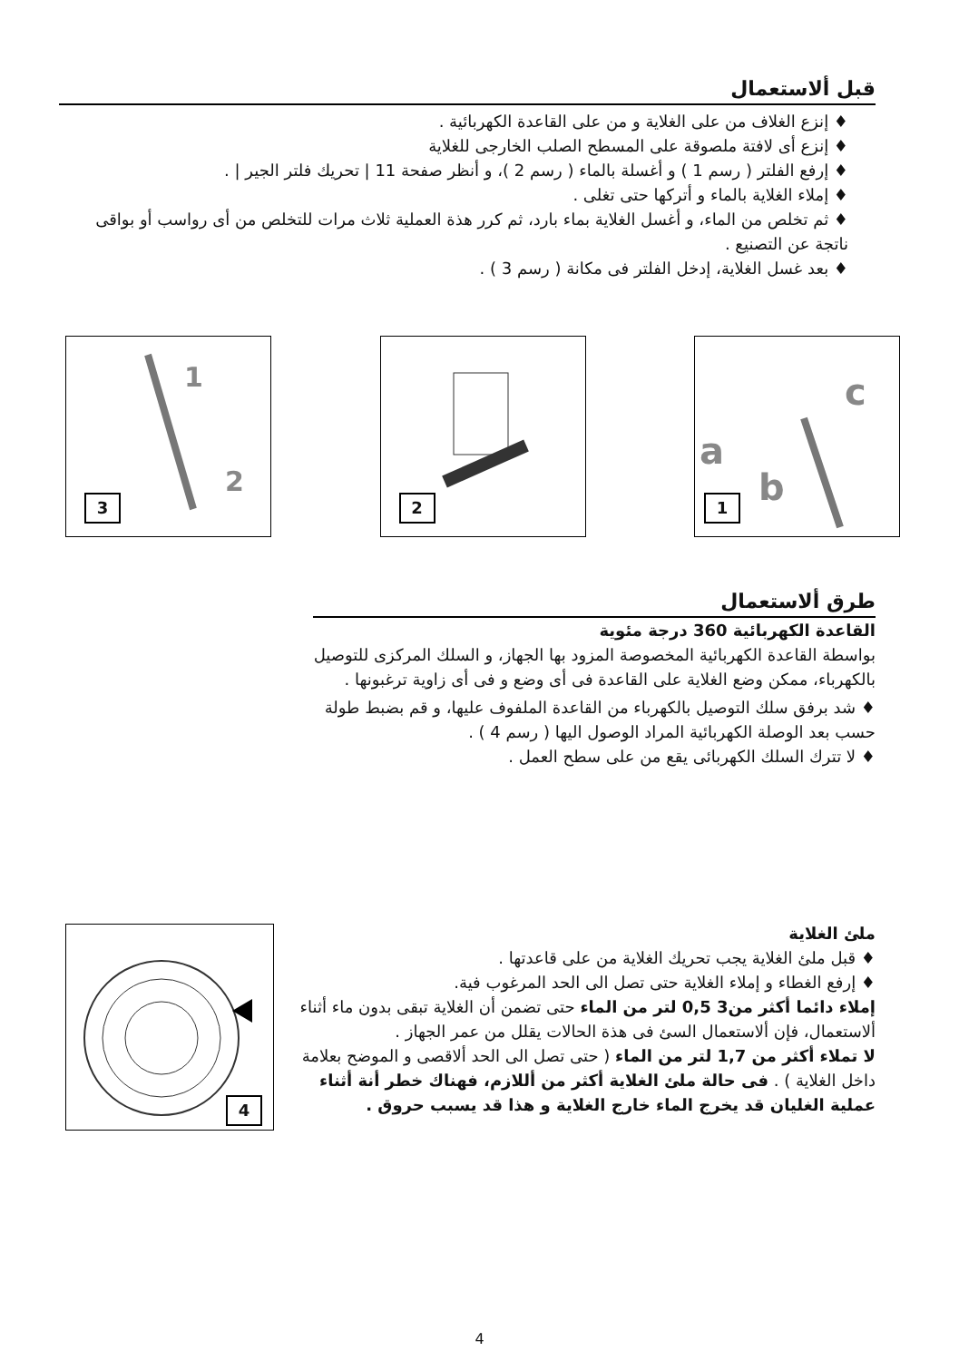قبل ألاستعمال
♦ إنزع الغلاف من على الغلاية و من على القاعدة الكهربائية .
♦ إنزع أى لافتة ملصوقة على المسطح الصلب الخارجى للغلاية
♦ إرفع الفلتر ( رسم 1 ) و أغسلة بالماء ( رسم 2 )، و أنظر صفحة 11 | تحريك فلتر الجير | .
♦ إملاء الغلاية بالماء و أتركها حتى تغلى .
♦ ثم تخلص من الماء، و أغسل الغلاية بماء بارد، ثم كرر هذة العملية ثلاث مرات للتخلص من أى رواسب أو بواقى ناتجة عن التصنيع .
♦ بعد غسل الغلاية، إدخل الفلتر فى مكانة ( رسم 3 ) .
1
2
3
2
c
a
b
1
طرق ألاستعمال
القاعدة الكهربائية 360 درجة مئوية
بواسطة القاعدة الكهربائية المخصوصة المزود بها الجهاز، و السلك المركزى للتوصيل بالكهرباء، ممكن وضع الغلاية على القاعدة فى أى وضع و فى أى زاوية ترغبونها .
♦ شد برفق سلك التوصيل بالكهرباء من القاعدة الملفوف عليها، و قم بضبط طولة حسب بعد الوصلة الكهربائية المراد الوصول اليها ( رسم 4 ) .
♦ لا تترك السلك الكهربائى يقع من على سطح العمل .
4
ملئ الغلاية
♦ قبل ملئ الغلاية يجب تحريك الغلاية من على قاعدتها .
♦ إرفع الغطاء و إملاء الغلاية حتى تصل الى الحد المرغوب فية.
إملاء دائما أكثر من3 0,5 لتر من الماء حتى تضمن أن الغلاية تبقى بدون ماء أثناء ألاستعمال، فإن ألاستعمال السئ فى هذة الحالات يقلل من عمر الجهاز .
لا تملاء أكثر من 1,7 لتر من الماء ( حتى تصل الى الحد ألاقصى و الموضح بعلامة داخل الغلاية ) . فى حالة ملئ الغلاية أكثر من أللازم، فهناك خطر أنة أثناء عملية الغليان قد يخرج الماء خارج الغلاية و هذا قد يسبب حروق .
4